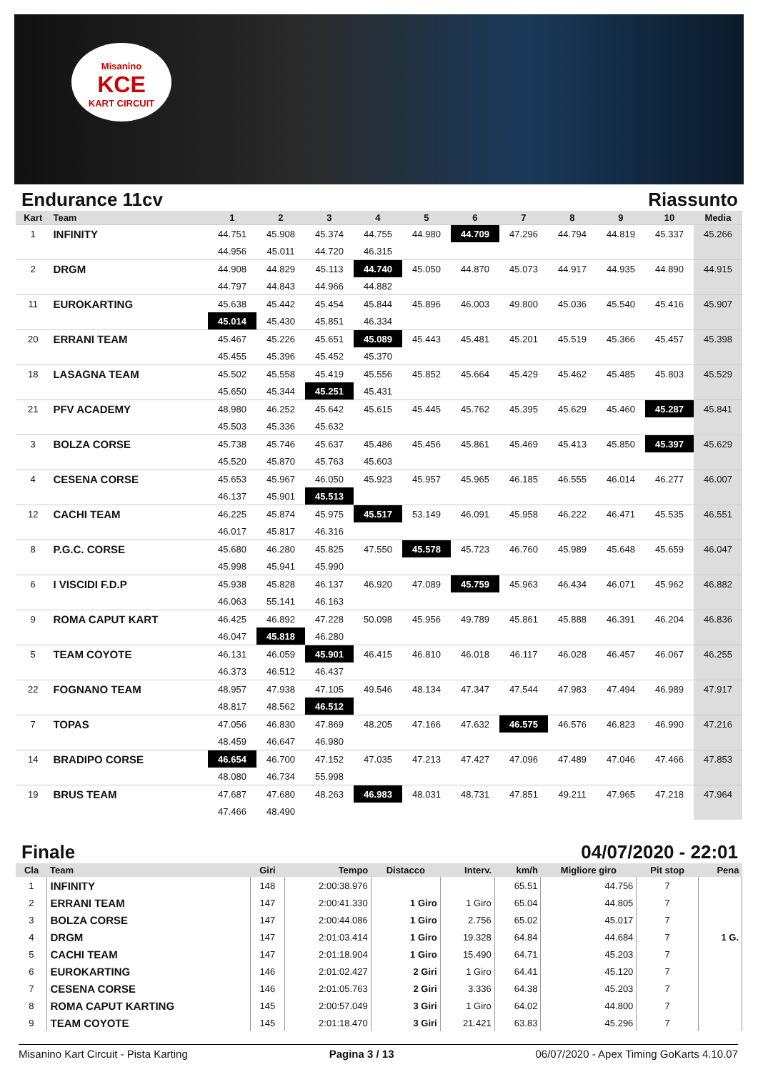Misanino
KCE
KART CIRCUIT
Endurance 11cv Riassunto
| Kart | Team | 1 | 2 | 3 | 4 | 5 | 6 | 7 | 8 | 9 | 10 | Media |
| --- | --- | --- | --- | --- | --- | --- | --- | --- | --- | --- | --- | --- |
| 1 | INFINITY | 44.751 | 45.908 | 45.374 | 44.755 | 44.980 | 44.709 | 47.296 | 44.794 | 44.819 | 45.337 | 45.266 |
| | | 44.956 | 45.011 | 44.720 | 46.315 | | | | | | | |
| 2 | DRGM | 44.908 | 44.829 | 45.113 | 44.740 | 45.050 | 44.870 | 45.073 | 44.917 | 44.935 | 44.890 | 44.915 |
| | | 44.797 | 44.843 | 44.966 | 44.882 | | | | | | | |
| 11 | EUROKARTING | 45.638 | 45.442 | 45.454 | 45.844 | 45.896 | 46.003 | 49.800 | 45.036 | 45.540 | 45.416 | 45.907 |
| | | 45.014 | 45.430 | 45.851 | 46.334 | | | | | | | |
| 20 | ERRANI TEAM | 45.467 | 45.226 | 45.651 | 45.089 | 45.443 | 45.481 | 45.201 | 45.519 | 45.366 | 45.457 | 45.398 |
| | | 45.455 | 45.396 | 45.452 | 45.370 | | | | | | | |
| 18 | LASAGNA TEAM | 45.502 | 45.558 | 45.419 | 45.556 | 45.852 | 45.664 | 45.429 | 45.462 | 45.485 | 45.803 | 45.529 |
| | | 45.650 | 45.344 | 45.251 | 45.431 | | | | | | | |
| 21 | PFV ACADEMY | 48.980 | 46.252 | 45.642 | 45.615 | 45.445 | 45.762 | 45.395 | 45.629 | 45.460 | 45.287 | 45.841 |
| | | 45.503 | 45.336 | 45.632 | | | | | | | | |
| 3 | BOLZA CORSE | 45.738 | 45.746 | 45.637 | 45.486 | 45.456 | 45.861 | 45.469 | 45.413 | 45.850 | 45.397 | 45.629 |
| | | 45.520 | 45.870 | 45.763 | 45.603 | | | | | | | |
| 4 | CESENA CORSE | 45.653 | 45.967 | 46.050 | 45.923 | 45.957 | 45.965 | 46.185 | 46.555 | 46.014 | 46.277 | 46.007 |
| | | 46.137 | 45.901 | 45.513 | | | | | | | | |
| 12 | CACHI TEAM | 46.225 | 45.874 | 45.975 | 45.517 | 53.149 | 46.091 | 45.958 | 46.222 | 46.471 | 45.535 | 46.551 |
| | | 46.017 | 45.817 | 46.316 | | | | | | | | |
| 8 | P.G.C. CORSE | 45.680 | 46.280 | 45.825 | 47.550 | 45.578 | 45.723 | 46.760 | 45.989 | 45.648 | 45.659 | 46.047 |
| | | 45.998 | 45.941 | 45.990 | | | | | | | | |
| 6 | I VISCIDI F.D.P | 45.938 | 45.828 | 46.137 | 46.920 | 47.089 | 45.759 | 45.963 | 46.434 | 46.071 | 45.962 | 46.882 |
| | | 46.063 | 55.141 | 46.163 | | | | | | | | |
| 9 | ROMA CAPUT KART | 46.425 | 46.892 | 47.228 | 50.098 | 45.956 | 49.789 | 45.861 | 45.888 | 46.391 | 46.204 | 46.836 |
| | | 46.047 | 45.818 | 46.280 | | | | | | | | |
| 5 | TEAM COYOTE | 46.131 | 46.059 | 45.901 | 46.415 | 46.810 | 46.018 | 46.117 | 46.028 | 46.457 | 46.067 | 46.255 |
| | | 46.373 | 46.512 | 46.437 | | | | | | | | |
| 22 | FOGNANO TEAM | 48.957 | 47.938 | 47.105 | 49.546 | 48.134 | 47.347 | 47.544 | 47.983 | 47.494 | 46.989 | 47.917 |
| | | 48.817 | 48.562 | 46.512 | | | | | | | | |
| 7 | TOPAS | 47.056 | 46.830 | 47.869 | 48.205 | 47.166 | 47.632 | 46.575 | 46.576 | 46.823 | 46.990 | 47.216 |
| | | 48.459 | 46.647 | 46.980 | | | | | | | | |
| 14 | BRADIPO CORSE | 46.654 | 46.700 | 47.152 | 47.035 | 47.213 | 47.427 | 47.096 | 47.489 | 47.046 | 47.466 | 47.853 |
| | | 48.080 | 46.734 | 55.998 | | | | | | | | |
| 19 | BRUS TEAM | 47.687 | 47.680 | 48.263 | 46.983 | 48.031 | 48.731 | 47.851 | 49.211 | 47.965 | 47.218 | 47.964 |
| | | 47.466 | 48.490 | | | | | | | | | |
Finale 04/07/2020 - 22:01
| Cla | Team | Giri | Tempo | Distacco | Interv. | km/h | Migliore giro | Pit stop | Pena |
| --- | --- | --- | --- | --- | --- | --- | --- | --- | --- |
| 1 | INFINITY | 148 | 2:00:38.976 | | | 65.51 | 44.756 | 7 | |
| 2 | ERRANI TEAM | 147 | 2:00:41.330 | 1 Giro | 1 Giro | 65.04 | 44.805 | 7 | |
| 3 | BOLZA CORSE | 147 | 2:00:44.086 | 1 Giro | 2.756 | 65.02 | 45.017 | 7 | |
| 4 | DRGM | 147 | 2:01:03.414 | 1 Giro | 19.328 | 64.84 | 44.684 | 7 | 1 G. |
| 5 | CACHI TEAM | 147 | 2:01:18.904 | 1 Giro | 15.490 | 64.71 | 45.203 | 7 | |
| 6 | EUROKARTING | 146 | 2:01:02.427 | 2 Giri | 1 Giro | 64.41 | 45.120 | 7 | |
| 7 | CESENA CORSE | 146 | 2:01:05.763 | 2 Giri | 3.336 | 64.38 | 45.203 | 7 | |
| 8 | ROMA CAPUT KARTING | 145 | 2:00:57.049 | 3 Giri | 1 Giro | 64.02 | 44.800 | 7 | |
| 9 | TEAM COYOTE | 145 | 2:01:18.470 | 3 Giri | 21.421 | 63.83 | 45.296 | 7 | |
Misanino Kart Circuit - Pista Karting Pagina 3 / 13 06/07/2020 - Apex Timing GoKarts 4.10.07